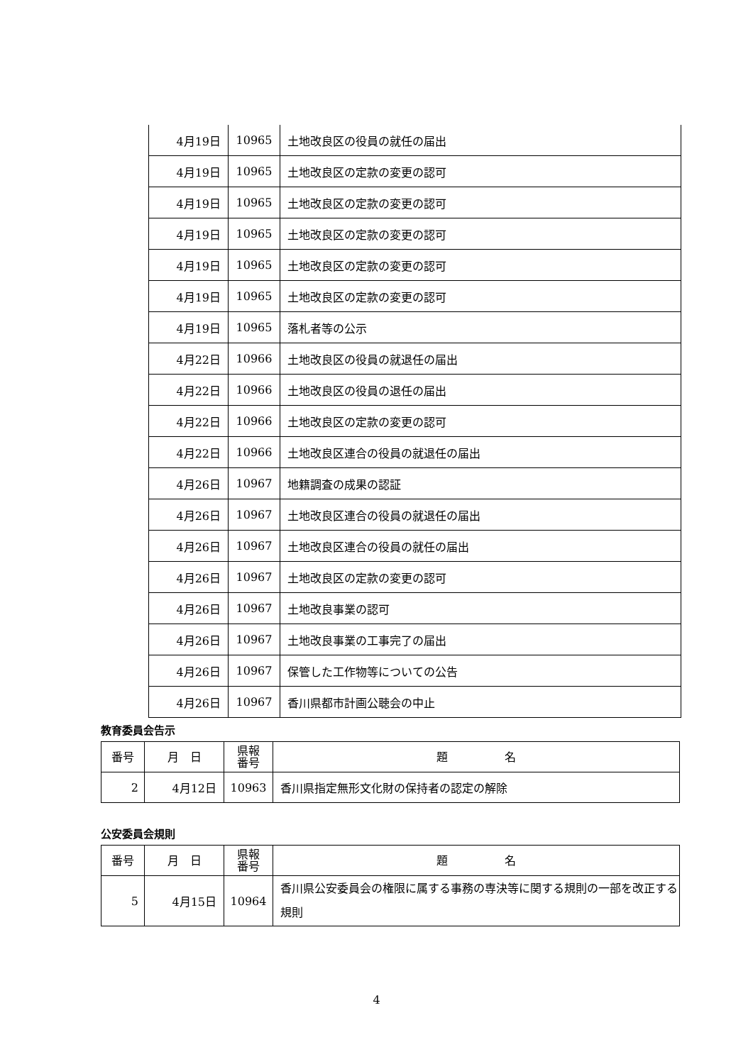| 4月19日 | 10965 | 土地改良区の役員の就任の届出 |
| 4月19日 | 10965 | 土地改良区の定款の変更の認可 |
| 4月19日 | 10965 | 土地改良区の定款の変更の認可 |
| 4月19日 | 10965 | 土地改良区の定款の変更の認可 |
| 4月19日 | 10965 | 土地改良区の定款の変更の認可 |
| 4月19日 | 10965 | 土地改良区の定款の変更の認可 |
| 4月19日 | 10965 | 落札者等の公示 |
| 4月22日 | 10966 | 土地改良区の役員の就退任の届出 |
| 4月22日 | 10966 | 土地改良区の役員の退任の届出 |
| 4月22日 | 10966 | 土地改良区の定款の変更の認可 |
| 4月22日 | 10966 | 土地改良区連合の役員の就退任の届出 |
| 4月26日 | 10967 | 地籍調査の成果の認証 |
| 4月26日 | 10967 | 土地改良区連合の役員の就退任の届出 |
| 4月26日 | 10967 | 土地改良区連合の役員の就任の届出 |
| 4月26日 | 10967 | 土地改良区の定款の変更の認可 |
| 4月26日 | 10967 | 土地改良事業の認可 |
| 4月26日 | 10967 | 土地改良事業の工事完了の届出 |
| 4月26日 | 10967 | 保管した工作物等についての公告 |
| 4月26日 | 10967 | 香川県都市計画公聴会の中止 |
教育委員会告示
| 番号 | 月 日 | 県報 番号 | 題 名 |
| --- | --- | --- | --- |
| 2 | 4月12日 | 10963 | 香川県指定無形文化財の保持者の認定の解除 |
公安委員会規則
| 番号 | 月 日 | 県報 番号 | 題 名 |
| --- | --- | --- | --- |
| 5 | 4月15日 | 10964 | 香川県公安委員会の権限に属する事務の専決等に関する規則の一部を改正する規則 |
4